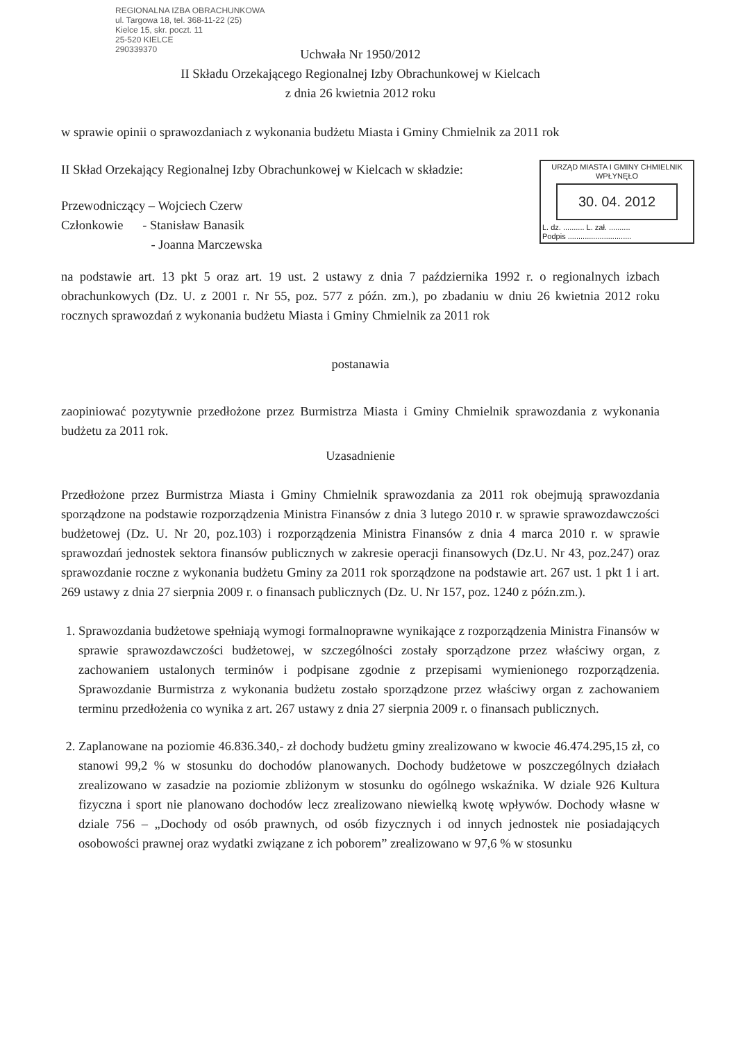REGIONALNA IZBA OBRACHUNKOWA
ul. Targowa 18, tel. 368-11-22 (25)
Kielce 15, skr. poczt. 11
25-520 KIELCE
290339370
Uchwała Nr 1950/2012
II Składu Orzekającego Regionalnej Izby Obrachunkowej w Kielcach
z dnia 26 kwietnia 2012 roku
w sprawie opinii o sprawozdaniach z wykonania budżetu Miasta i Gminy Chmielnik za 2011 rok
II Skład Orzekający Regionalnej Izby Obrachunkowej w Kielcach w składzie:
Przewodniczący – Wojciech Czerw
Członkowie - Stanisław Banasik
- Joanna Marczewska
URZĄD MIASTA I GMINY CHMIELNIK
WPŁYNĘŁO
30. 04. 2012
L. dz. .......... L. zał. ..........
Podpis ..............................
na podstawie art. 13 pkt 5 oraz art. 19 ust. 2 ustawy z dnia 7 października 1992 r. o regionalnych izbach obrachunkowych (Dz. U. z 2001 r. Nr 55, poz. 577 z późn. zm.), po zbadaniu w dniu 26 kwietnia 2012 roku rocznych sprawozdań z wykonania budżetu Miasta i Gminy Chmielnik za 2011 rok
postanawia
zaopiniować pozytywnie przedłożone przez Burmistrza Miasta i Gminy Chmielnik sprawozdania z wykonania budżetu za 2011 rok.
Uzasadnienie
Przedłożone przez Burmistrza Miasta i Gminy Chmielnik sprawozdania za 2011 rok obejmują sprawozdania sporządzone na podstawie rozporządzenia Ministra Finansów z dnia 3 lutego 2010 r. w sprawie sprawozdawczości budżetowej (Dz. U. Nr 20, poz.103) i rozporządzenia Ministra Finansów z dnia 4 marca 2010 r. w sprawie sprawozdań jednostek sektora finansów publicznych w zakresie operacji finansowych (Dz.U. Nr 43, poz.247) oraz sprawozdanie roczne z wykonania budżetu Gminy za 2011 rok sporządzone na podstawie art. 267 ust. 1 pkt 1 i art. 269 ustawy z dnia 27 sierpnia 2009 r. o finansach publicznych (Dz. U. Nr 157, poz. 1240 z późn.zm.).
1. Sprawozdania budżetowe spełniają wymogi formalnoprawne wynikające z rozporządzenia Ministra Finansów w sprawie sprawozdawczości budżetowej, w szczególności zostały sporządzone przez właściwy organ, z zachowaniem ustalonych terminów i podpisane zgodnie z przepisami wymienionego rozporządzenia. Sprawozdanie Burmistrza z wykonania budżetu zostało sporządzone przez właściwy organ z zachowaniem terminu przedłożenia co wynika z art. 267 ustawy z dnia 27 sierpnia 2009 r. o finansach publicznych.
2. Zaplanowane na poziomie 46.836.340,- zł dochody budżetu gminy zrealizowano w kwocie 46.474.295,15 zł, co stanowi 99,2 % w stosunku do dochodów planowanych. Dochody budżetowe w poszczególnych działach zrealizowano w zasadzie na poziomie zbliżonym w stosunku do ogólnego wskaźnika. W dziale 926 Kultura fizyczna i sport nie planowano dochodów lecz zrealizowano niewielką kwotę wpływów. Dochody własne w dziale 756 – „Dochody od osób prawnych, od osób fizycznych i od innych jednostek nie posiadających osobowości prawnej oraz wydatki związane z ich poborem” zrealizowano w 97,6 % w stosunku